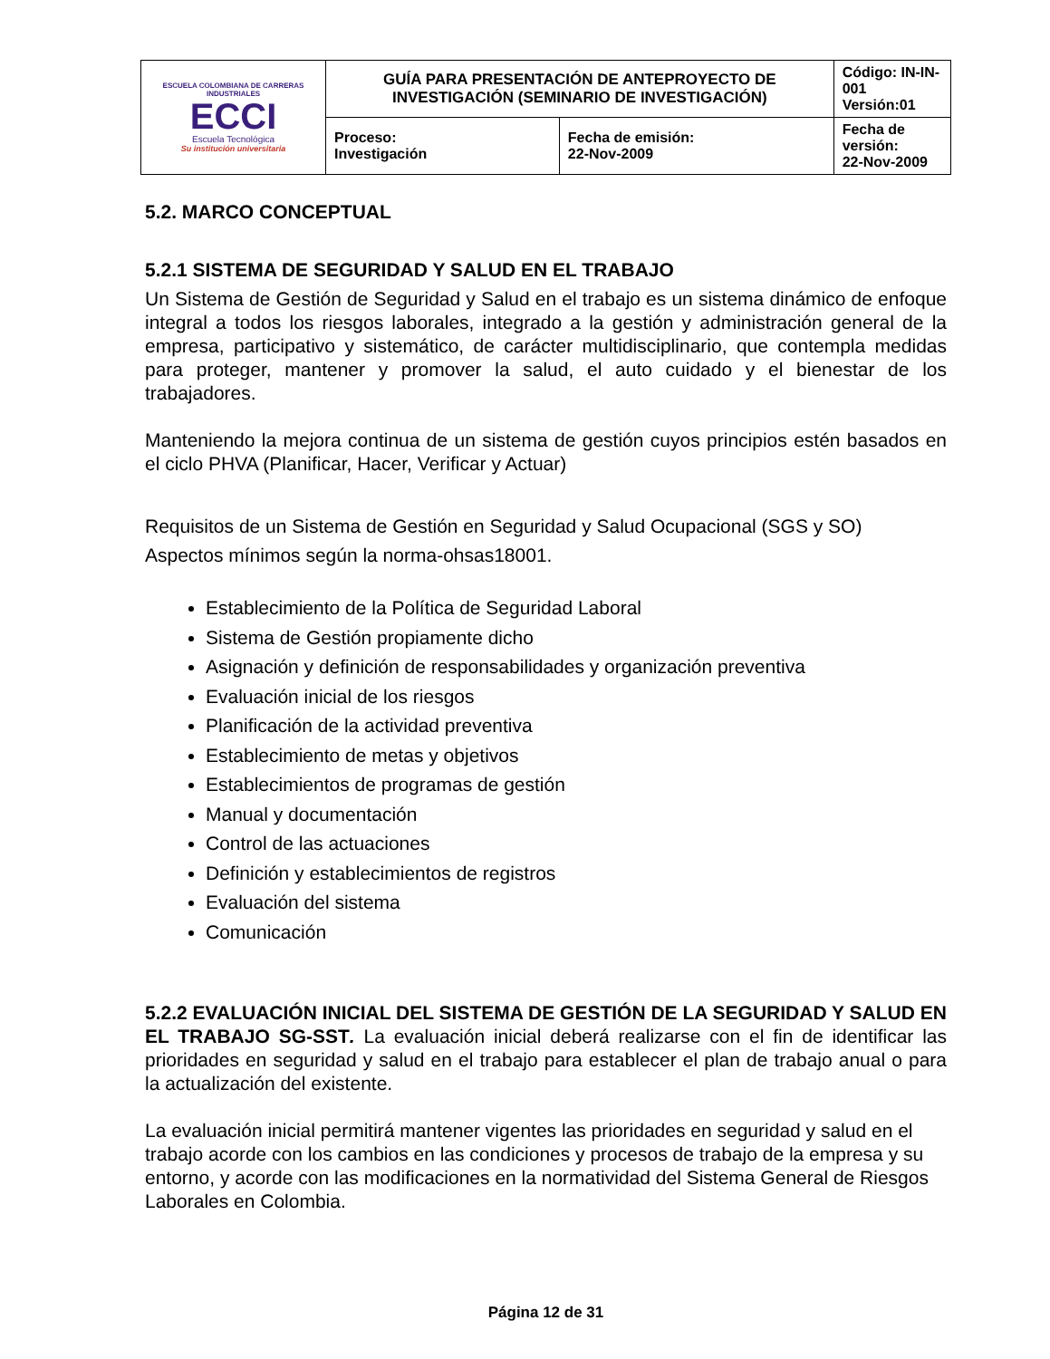| ESCUELA COLOMBIANA DE CARRERAS INDUSTRIALES ECCI Escuela Tecnológica Su institución universitaria | GUÍA PARA PRESENTACIÓN DE ANTEPROYECTO DE INVESTIGACIÓN (SEMINARIO DE INVESTIGACIÓN) | | Código: IN-IN-001 Versión:01 |
| | Proceso: Investigación | Fecha de emisión: 22-Nov-2009 | Fecha de versión: 22-Nov-2009 |
5.2. MARCO CONCEPTUAL
5.2.1 SISTEMA DE SEGURIDAD Y SALUD EN EL TRABAJO
Un Sistema de Gestión de Seguridad y Salud en el trabajo es un sistema dinámico de enfoque integral a todos los riesgos laborales, integrado a la gestión y administración general de la empresa, participativo y sistemático, de carácter multidisciplinario, que contempla medidas para proteger, mantener y promover la salud, el auto cuidado y el bienestar de los trabajadores.
Manteniendo la mejora continua de un sistema de gestión cuyos principios estén basados en el ciclo PHVA (Planificar, Hacer, Verificar y Actuar)
Requisitos de un Sistema de Gestión en Seguridad y Salud Ocupacional (SGS y SO)
Aspectos mínimos según la norma-ohsas18001.
Establecimiento de la Política de Seguridad Laboral
Sistema de Gestión propiamente dicho
Asignación y definición de responsabilidades y organización preventiva
Evaluación inicial de los riesgos
Planificación de la actividad preventiva
Establecimiento de metas y objetivos
Establecimientos de programas de gestión
Manual y documentación
Control de las actuaciones
Definición y establecimientos de registros
Evaluación del sistema
Comunicación
5.2.2 EVALUACIÓN INICIAL DEL SISTEMA DE GESTIÓN DE LA SEGURIDAD Y SALUD EN EL TRABAJO SG-SST. La evaluación inicial deberá realizarse con el fin de identificar las prioridades en seguridad y salud en el trabajo para establecer el plan de trabajo anual o para la actualización del existente.
La evaluación inicial permitirá mantener vigentes las prioridades en seguridad y salud en el trabajo acorde con los cambios en las condiciones y procesos de trabajo de la empresa y su entorno, y acorde con las modificaciones en la normatividad del Sistema General de Riesgos Laborales en Colombia.
Página 12 de 31